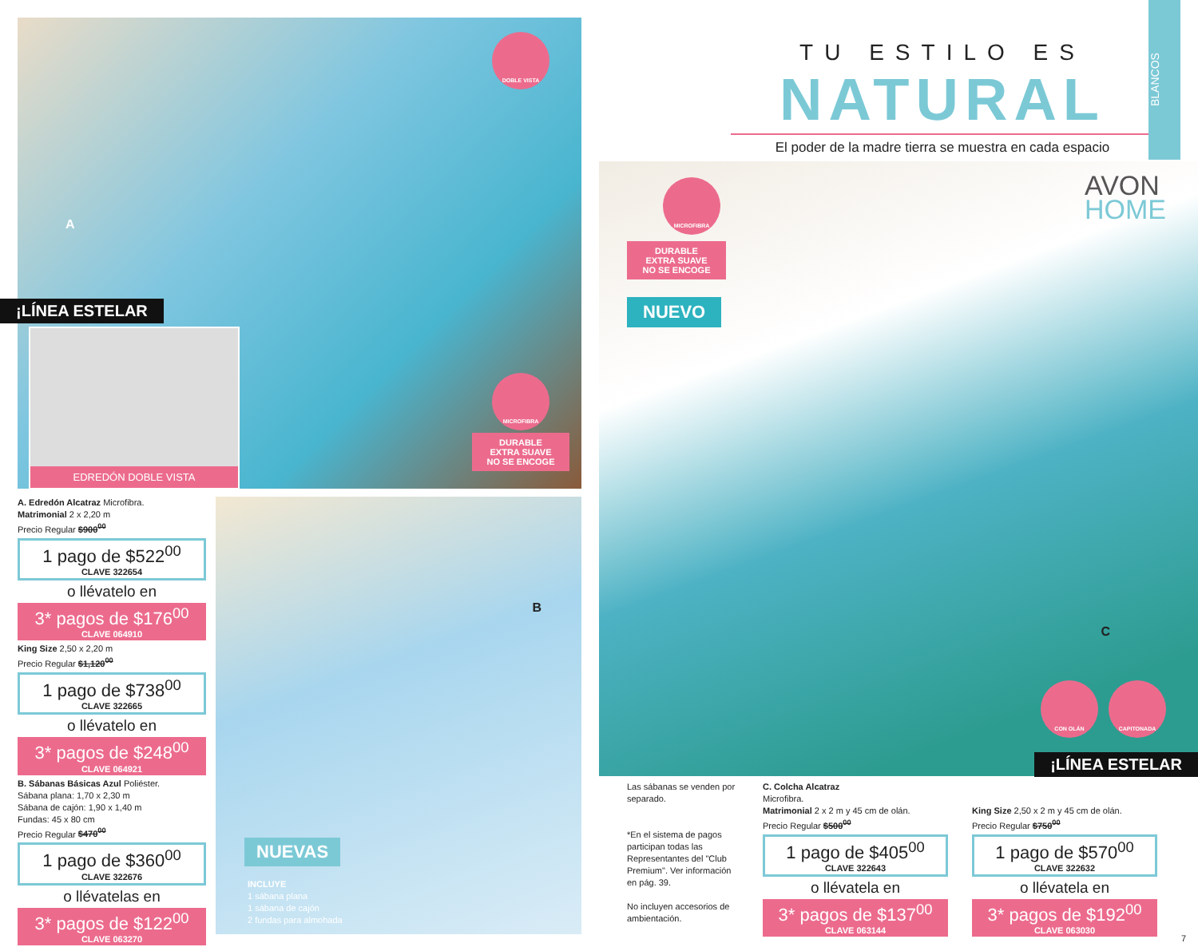DOBLE VISTA
A
¡LÍNEA ESTELAR
MICROFIBRA
DURABLE
EXTRA SUAVE
NO SE ENCOGE
EDREDÓN DOBLE VISTA
A. Edredón Alcatraz Microfibra.
Matrimonial 2 x 2,20 m
Precio Regular $900<sup>00</sup>
1 pago de $522<sup>00</sup>
CLAVE 322654
o llévatelo en
3* pagos de $176<sup>00</sup>
CLAVE 064910
King Size 2,50 x 2,20 m
Precio Regular $1,120<sup>00</sup>
1 pago de $738<sup>00</sup>
CLAVE 322665
o llévatelo en
3* pagos de $248<sup>00</sup>
CLAVE 064921
B. Sábanas Básicas Azul Poliéster.
Sábana plana: 1,70 x 2,30 m
Sábana de cajón: 1,90 x 1,40 m
Fundas: 45 x 80 cm
Precio Regular $470<sup>00</sup>
1 pago de $360<sup>00</sup>
CLAVE 322676
o llévatelas en
3* pagos de $122<sup>00</sup>
CLAVE 063270
B
NUEVAS
INCLUYE
1 sábana plana
1 sábana de cajón
2 fundas para almohada
BLANCOS
TU ESTILO ES
NATURAL
El poder de la madre tierra se muestra en cada espacio
AVON
HOME
MICROFIBRA
DURABLE
EXTRA SUAVE
NO SE ENCOGE
NUEVO
C
CON OLÁN CAPITONADA
¡LÍNEA ESTELAR
Las sábanas se venden por separado.
*En el sistema de pagos participan todas las Representantes del "Club Premium". Ver información en pág. 39.
No incluyen accesorios de ambientación.
C. Colcha Alcatraz
Microfibra.
Matrimonial 2 x 2 m y 45 cm de olán.
Precio Regular $500<sup>00</sup>
1 pago de $405<sup>00</sup>
CLAVE 322643
o llévatela en
3* pagos de $137<sup>00</sup>
CLAVE 063144
King Size 2,50 x 2 m y 45 cm de olán.
Precio Regular $750<sup>00</sup>
1 pago de $570<sup>00</sup>
CLAVE 322632
o llévatela en
3* pagos de $192<sup>00</sup>
CLAVE 063030
7